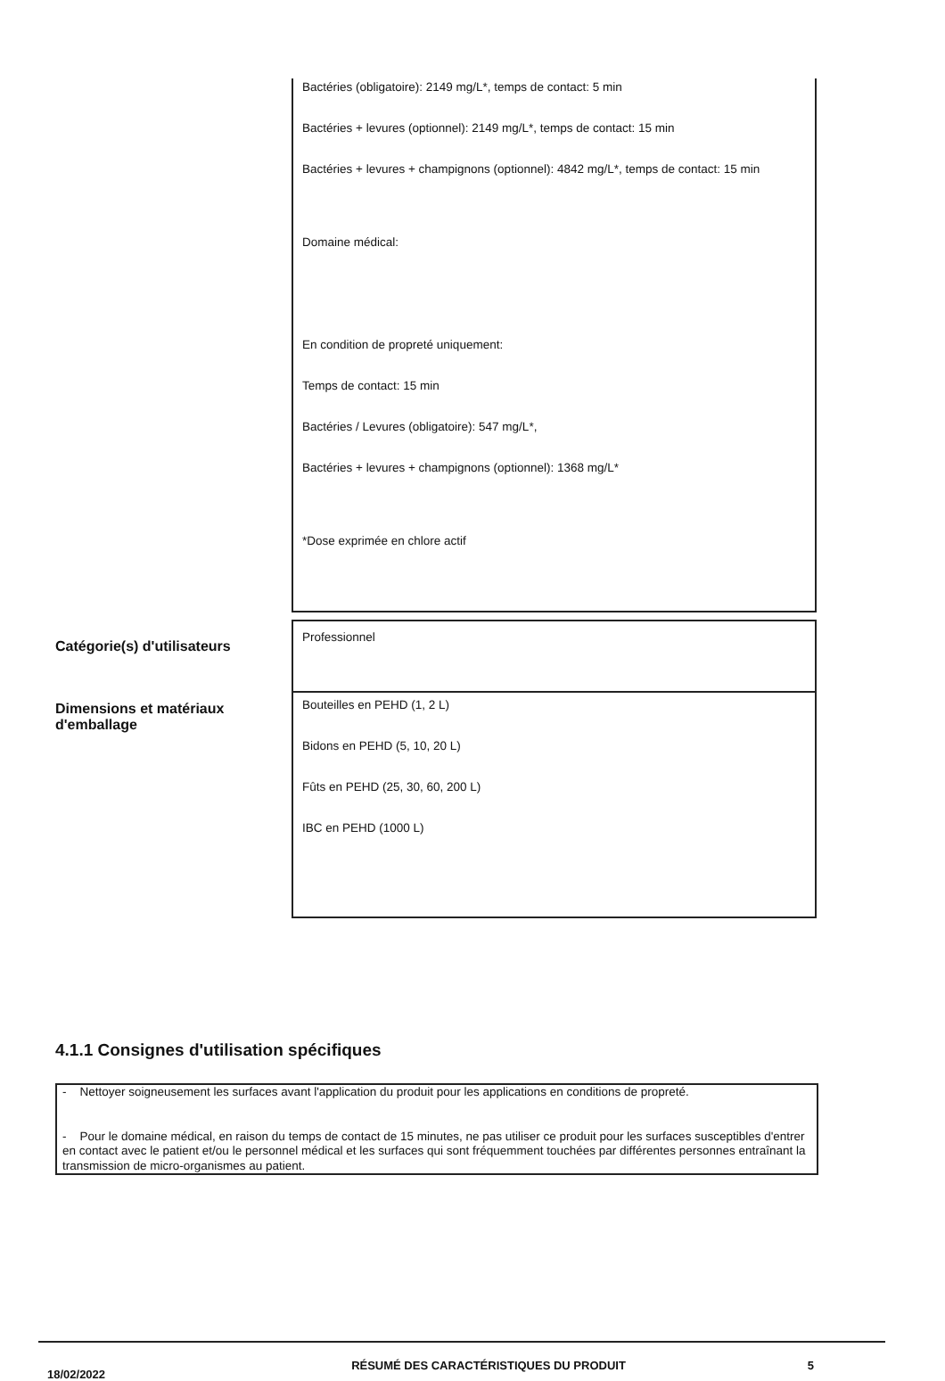| | Bactéries (obligatoire): 2149 mg/L*, temps de contact: 5 min Bactéries + levures (optionnel): 2149 mg/L*, temps de contact: 15 min Bactéries + levures + champignons (optionnel): 4842 mg/L*, temps de contact: 15 min Domaine médical: En condition de propreté uniquement: Temps de contact: 15 min Bactéries / Levures (obligatoire): 547 mg/L*, Bactéries + levures + champignons (optionnel): 1368 mg/L* *Dose exprimée en chlore actif |
| Catégorie(s) d'utilisateurs | Professionnel |
| Dimensions et matériaux d'emballage | Bouteilles en PEHD (1, 2 L) Bidons en PEHD (5, 10, 20 L) Fûts en PEHD (25, 30, 60, 200 L) IBC en PEHD (1000 L) |
4.1.1 Consignes d'utilisation spécifiques
- Nettoyer soigneusement les surfaces avant l'application du produit pour les applications en conditions de propreté.
- Pour le domaine médical, en raison du temps de contact de 15 minutes, ne pas utiliser ce produit pour les surfaces susceptibles d'entrer en contact avec le patient et/ou le personnel médical et les surfaces qui sont fréquemment touchées par différentes personnes entraînant la transmission de micro-organismes au patient.
18/02/2022
RÉSUMÉ DES CARACTÉRISTIQUES DU PRODUIT 5